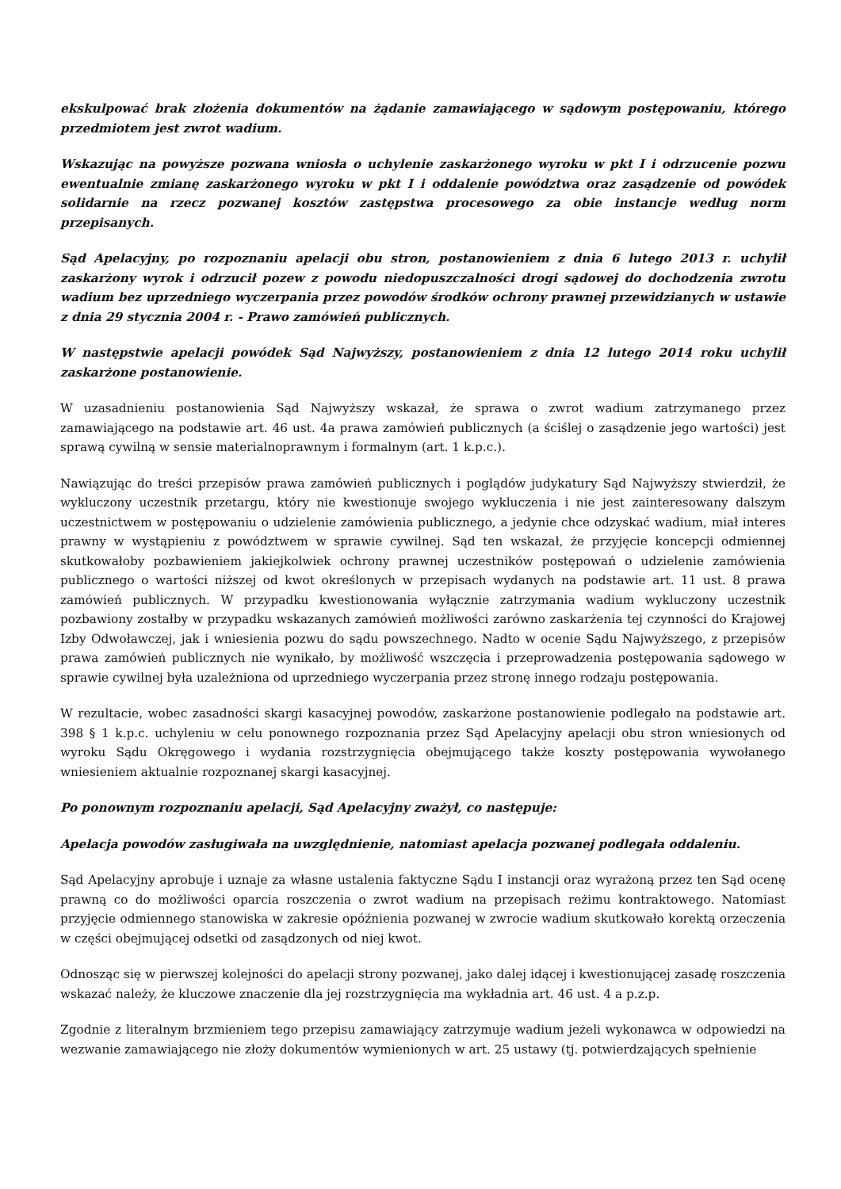ekskulpować brak złożenia dokumentów na żądanie zamawiającego w sądowym postępowaniu, którego przedmiotem jest zwrot wadium.
Wskazując na powyższe pozwana wniosła o uchylenie zaskarżonego wyroku w pkt I i odrzucenie pozwu ewentualnie zmianę zaskarżonego wyroku w pkt I i oddalenie powództwa oraz zasądzenie od powódek solidarnie na rzecz pozwanej kosztów zastępstwa procesowego za obie instancje według norm przepisanych.
Sąd Apelacyjny, po rozpoznaniu apelacji obu stron, postanowieniem z dnia 6 lutego 2013 r. uchylił zaskarżony wyrok i odrzucił pozew z powodu niedopuszczalności drogi sądowej do dochodzenia zwrotu wadium bez uprzedniego wyczerpania przez powodów środków ochrony prawnej przewidzianych w ustawie z dnia 29 stycznia 2004 r. - Prawo zamówień publicznych.
W następstwie apelacji powódek Sąd Najwyższy, postanowieniem z dnia 12 lutego 2014 roku uchylił zaskarżone postanowienie.
W uzasadnieniu postanowienia Sąd Najwyższy wskazał, że sprawa o zwrot wadium zatrzymanego przez zamawiającego na podstawie art. 46 ust. 4a prawa zamówień publicznych (a ściślej o zasądzenie jego wartości) jest sprawą cywilną w sensie materialnoprawnym i formalnym (art. 1 k.p.c.).
Nawiązując do treści przepisów prawa zamówień publicznych i poglądów judykatury Sąd Najwyższy stwierdził, że wykluczony uczestnik przetargu, który nie kwestionuje swojego wykluczenia i nie jest zainteresowany dalszym uczestnictwem w postępowaniu o udzielenie zamówienia publicznego, a jedynie chce odzyskać wadium, miał interes prawny w wystąpieniu z powództwem w sprawie cywilnej. Sąd ten wskazał, że przyjęcie koncepcji odmiennej skutkowałoby pozbawieniem jakiejkolwiek ochrony prawnej uczestników postępowań o udzielenie zamówienia publicznego o wartości niższej od kwot określonych w przepisach wydanych na podstawie art. 11 ust. 8 prawa zamówień publicznych. W przypadku kwestionowania wyłącznie zatrzymania wadium wykluczony uczestnik pozbawiony zostałby w przypadku wskazanych zamówień możliwości zarówno zaskarżenia tej czynności do Krajowej Izby Odwoławczej, jak i wniesienia pozwu do sądu powszechnego. Nadto w ocenie Sądu Najwyższego, z przepisów prawa zamówień publicznych nie wynikało, by możliwość wszczęcia i przeprowadzenia postępowania sądowego w sprawie cywilnej była uzależniona od uprzedniego wyczerpania przez stronę innego rodzaju postępowania.
W rezultacie, wobec zasadności skargi kasacyjnej powodów, zaskarżone postanowienie podlegało na podstawie art. 398 § 1 k.p.c. uchyleniu w celu ponownego rozpoznania przez Sąd Apelacyjny apelacji obu stron wniesionych od wyroku Sądu Okręgowego i wydania rozstrzygnięcia obejmującego także koszty postępowania wywołanego wniesieniem aktualnie rozpoznanej skargi kasacyjnej.
Po ponownym rozpoznaniu apelacji, Sąd Apelacyjny zważył, co następuje:
Apelacja powodów zasługiwała na uwzględnienie, natomiast apelacja pozwanej podlegała oddaleniu.
Sąd Apelacyjny aprobuje i uznaje za własne ustalenia faktyczne Sądu I instancji oraz wyrażoną przez ten Sąd ocenę prawną co do możliwości oparcia roszczenia o zwrot wadium na przepisach reżimu kontraktowego. Natomiast przyjęcie odmiennego stanowiska w zakresie opóźnienia pozwanej w zwrocie wadium skutkowało korektą orzeczenia w części obejmującej odsetki od zasądzonych od niej kwot.
Odnosząc się w pierwszej kolejności do apelacji strony pozwanej, jako dalej idącej i kwestionującej zasadę roszczenia wskazać należy, że kluczowe znaczenie dla jej rozstrzygnięcia ma wykładnia art. 46 ust. 4 a p.z.p.
Zgodnie z literalnym brzmieniem tego przepisu zamawiający zatrzymuje wadium jeżeli wykonawca w odpowiedzi na wezwanie zamawiającego nie złoży dokumentów wymienionych w art. 25 ustawy (tj. potwierdzających spełnienie